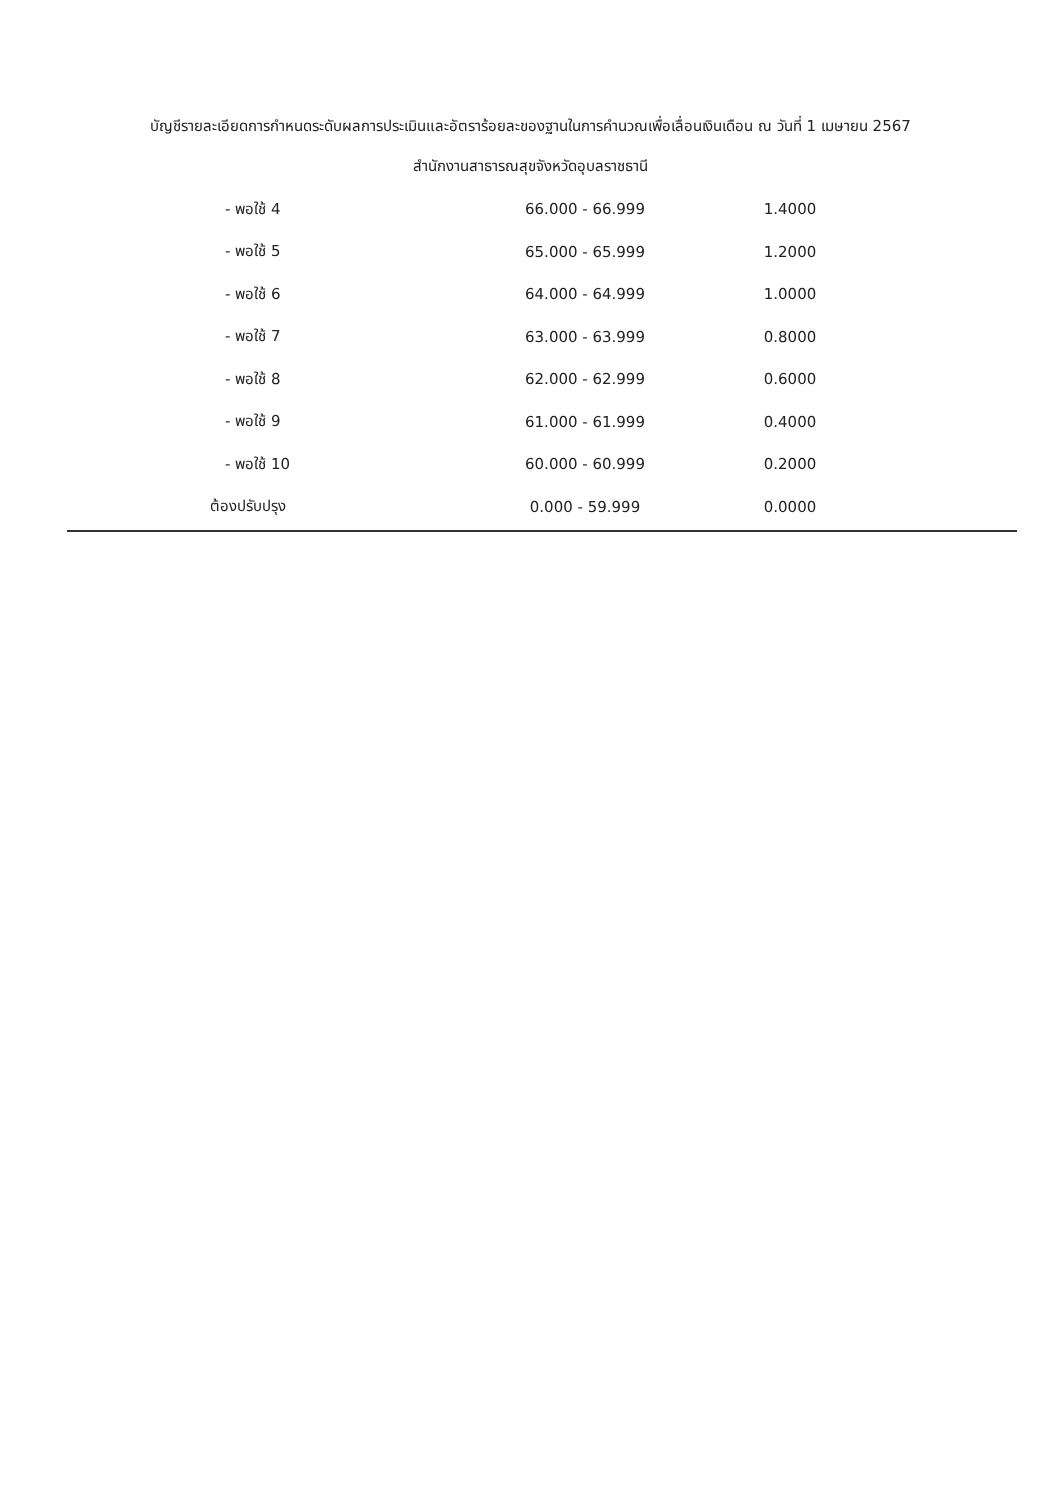บัญชีรายละเอียดการกำหนดระดับผลการประเมินและอัตราร้อยละของฐานในการคำนวณเพื่อเลื่อนเงินเดือน ณ วันที่ 1 เมษายน 2567
สำนักงานสาธารณสุขจังหวัดอุบลราชธานี
| - พอใช้ 4 | 66.000 - 66.999 | 1.4000 |
| - พอใช้ 5 | 65.000 - 65.999 | 1.2000 |
| - พอใช้ 6 | 64.000 - 64.999 | 1.0000 |
| - พอใช้ 7 | 63.000 - 63.999 | 0.8000 |
| - พอใช้ 8 | 62.000 - 62.999 | 0.6000 |
| - พอใช้ 9 | 61.000 - 61.999 | 0.4000 |
| - พอใช้ 10 | 60.000 - 60.999 | 0.2000 |
| ต้องปรับปรุง | 0.000 - 59.999 | 0.0000 |